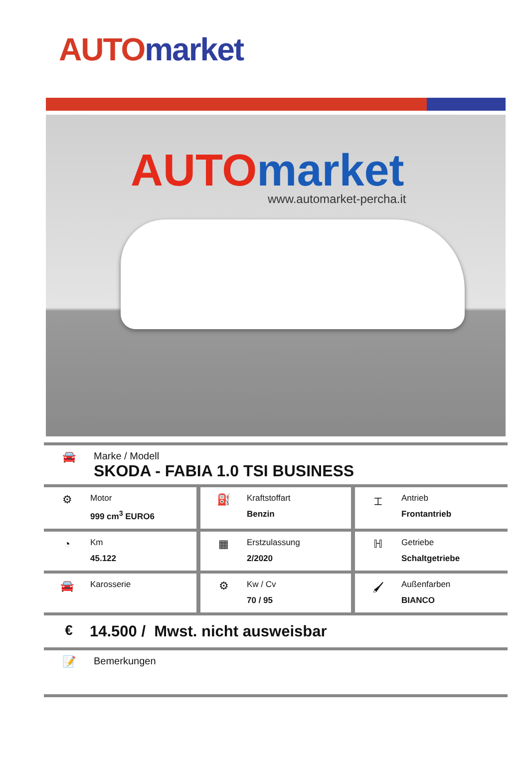AUTO market
AUTO market
www.automarket-percha.it
🚘 Marke / Modell
SKODA - FABIA 1.0 TSI BUSINESS
| ⚙ Motor 999 cm<sup>3</sup> EURO6 | ⛽ Kraftstoffart Benzin | ⌶ Antrieb Frontantrieb |
| ◔ Km 45.122 | ▦ Erstzulassung 2/2020 | ℍ Getriebe Schaltgetriebe |
| 🚘 Karosserie | ⚙ Kw / Cv 70 / 95 | 🖌 Außenfarben BIANCO |
€ 14.500 / Mwst. nicht ausweisbar
📝 Bemerkungen